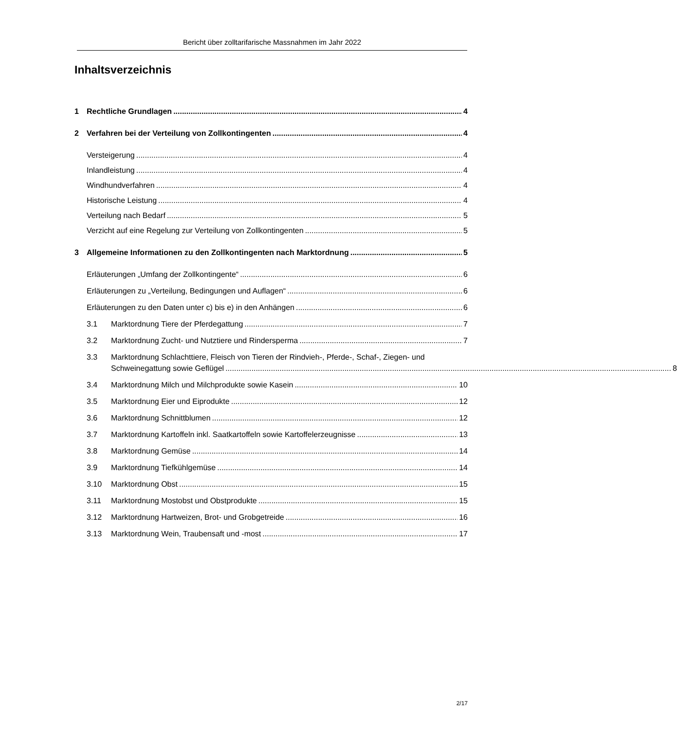Bericht über zolltarifarische Massnahmen im Jahr 2022
Inhaltsverzeichnis
1 Rechtliche Grundlagen 4
2 Verfahren bei der Verteilung von Zollkontingenten 4
Versteigerung 4
Inlandleistung 4
Windhundverfahren 4
Historische Leistung 4
Verteilung nach Bedarf 5
Verzicht auf eine Regelung zur Verteilung von Zollkontingenten 5
3 Allgemeine Informationen zu den Zollkontingenten nach Marktordnung 5
Erläuterungen „Umfang der Zollkontingente“ 6
Erläuterungen zu „Verteilung, Bedingungen und Auflagen“ 6
Erläuterungen zu den Daten unter c) bis e) in den Anhängen 6
3.1 Marktordnung Tiere der Pferdegattung 7
3.2 Marktordnung Zucht- und Nutztiere und Rindersperma 7
3.3 Marktordnung Schlachttiere, Fleisch von Tieren der Rindvieh-, Pferde-, Schaf-, Ziegen- und
Schweinegattung sowie Geflügel 8
3.4 Marktordnung Milch und Milchprodukte sowie Kasein 10
3.5 Marktordnung Eier und Eiprodukte 12
3.6 Marktordnung Schnittblumen 12
3.7 Marktordnung Kartoffeln inkl. Saatkartoffeln sowie Kartoffelerzeugnisse 13
3.8 Marktordnung Gemüse 14
3.9 Marktordnung Tiefkühlgemüse 14
3.10 Marktordnung Obst 15
3.11 Marktordnung Mostobst und Obstprodukte 15
3.12 Marktordnung Hartweizen, Brot- und Grobgetreide 16
3.13 Marktordnung Wein, Traubensaft und -most 17
2/17